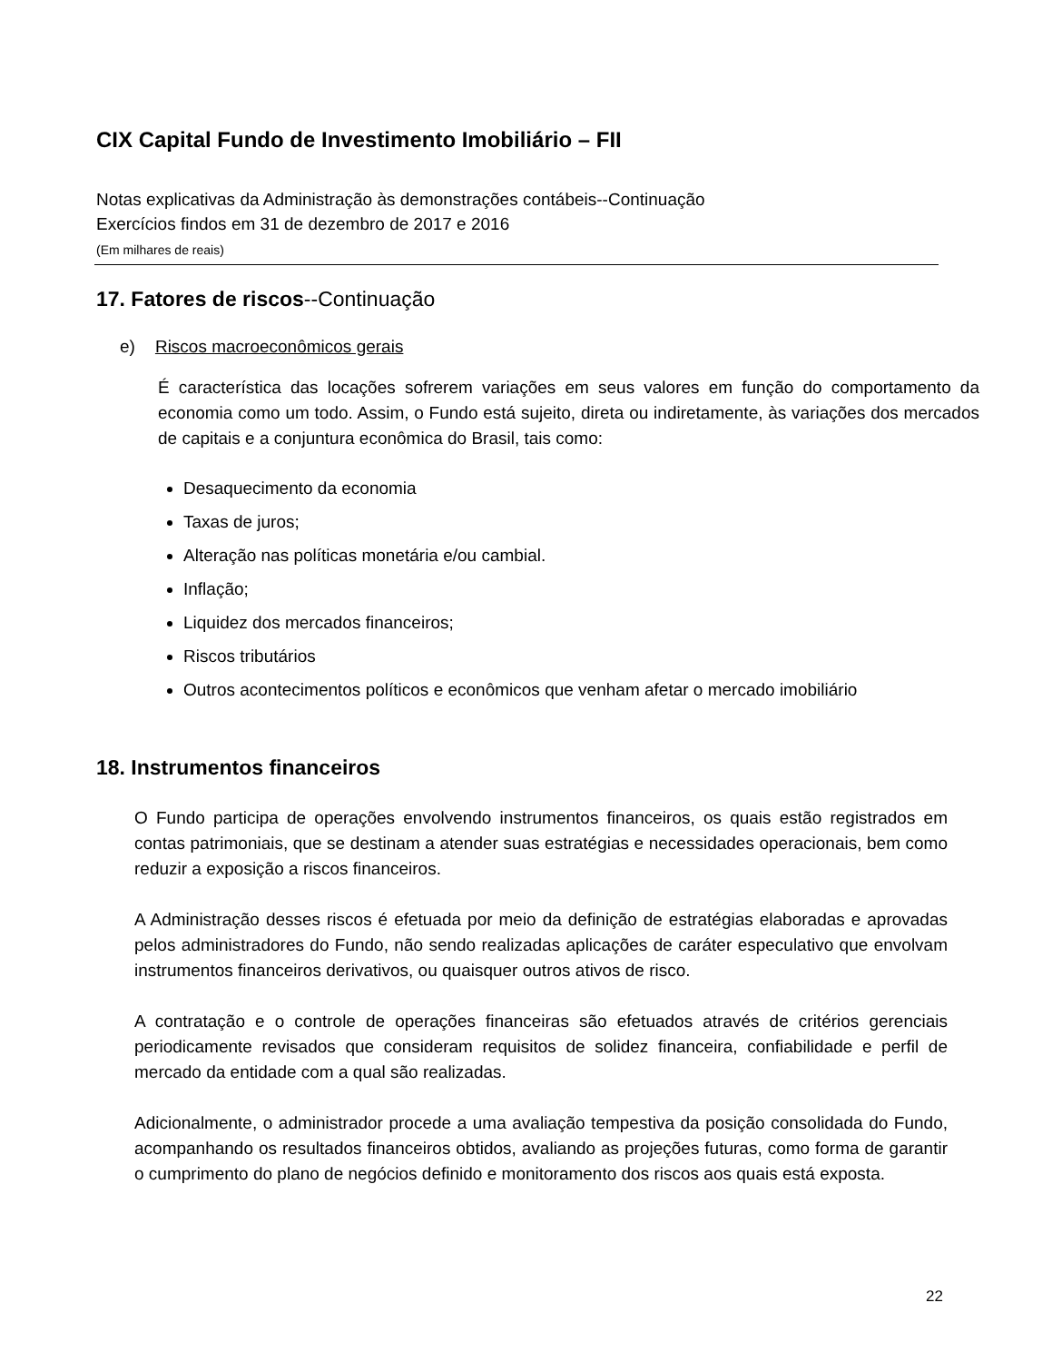CIX Capital Fundo de Investimento Imobiliário – FII
Notas explicativas da Administração às demonstrações contábeis--Continuação
Exercícios findos em 31 de dezembro de 2017 e 2016
(Em milhares de reais)
17. Fatores de riscos--Continuação
e) Riscos macroeconômicos gerais
É característica das locações sofrerem variações em seus valores em função do comportamento da economia como um todo. Assim, o Fundo está sujeito, direta ou indiretamente, às variações dos mercados de capitais e a conjuntura econômica do Brasil, tais como:
Desaquecimento da economia
Taxas de juros;
Alteração nas políticas monetária e/ou cambial.
Inflação;
Liquidez dos mercados financeiros;
Riscos tributários
Outros acontecimentos políticos e econômicos que venham afetar o mercado imobiliário
18. Instrumentos financeiros
O Fundo participa de operações envolvendo instrumentos financeiros, os quais estão registrados em contas patrimoniais, que se destinam a atender suas estratégias e necessidades operacionais, bem como reduzir a exposição a riscos financeiros.
A Administração desses riscos é efetuada por meio da definição de estratégias elaboradas e aprovadas pelos administradores do Fundo, não sendo realizadas aplicações de caráter especulativo que envolvam instrumentos financeiros derivativos, ou quaisquer outros ativos de risco.
A contratação e o controle de operações financeiras são efetuados através de critérios gerenciais periodicamente revisados que consideram requisitos de solidez financeira, confiabilidade e perfil de mercado da entidade com a qual são realizadas.
Adicionalmente, o administrador procede a uma avaliação tempestiva da posição consolidada do Fundo, acompanhando os resultados financeiros obtidos, avaliando as projeções futuras, como forma de garantir o cumprimento do plano de negócios definido e monitoramento dos riscos aos quais está exposta.
22